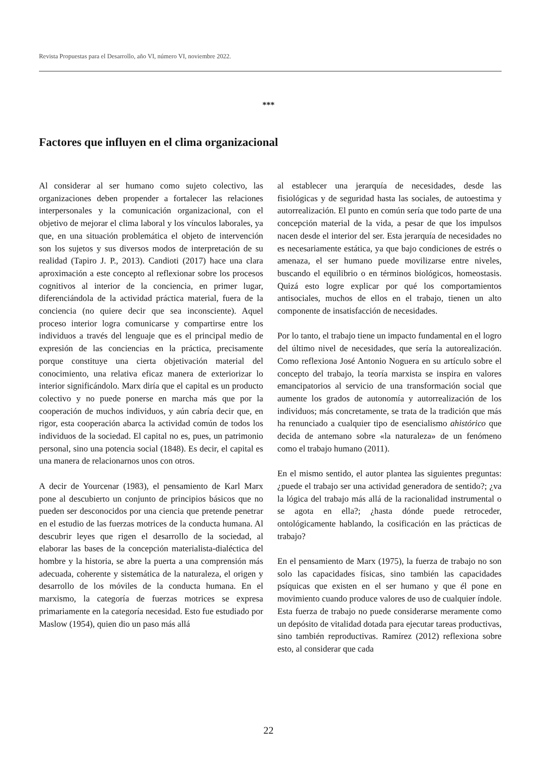Revista Propuestas para el Desarrollo, año VI, número VI, noviembre 2022.
***
Factores que influyen en el clima organizacional
Al considerar al ser humano como sujeto colectivo, las organizaciones deben propender a fortalecer las relaciones interpersonales y la comunicación organizacional, con el objetivo de mejorar el clima laboral y los vínculos laborales, ya que, en una situación problemática el objeto de intervención son los sujetos y sus diversos modos de interpretación de su realidad (Tapiro J. P., 2013). Candioti (2017) hace una clara aproximación a este concepto al reflexionar sobre los procesos cognitivos al interior de la conciencia, en primer lugar, diferenciándola de la actividad práctica material, fuera de la conciencia (no quiere decir que sea inconsciente). Aquel proceso interior logra comunicarse y compartirse entre los individuos a través del lenguaje que es el principal medio de expresión de las conciencias en la práctica, precisamente porque constituye una cierta objetivación material del conocimiento, una relativa eficaz manera de exteriorizar lo interior significándolo. Marx diría que el capital es un producto colectivo y no puede ponerse en marcha más que por la cooperación de muchos individuos, y aún cabría decir que, en rigor, esta cooperación abarca la actividad común de todos los individuos de la sociedad. El capital no es, pues, un patrimonio personal, sino una potencia social (1848). Es decir, el capital es una manera de relacionarnos unos con otros.
A decir de Yourcenar (1983), el pensamiento de Karl Marx pone al descubierto un conjunto de principios básicos que no pueden ser desconocidos por una ciencia que pretende penetrar en el estudio de las fuerzas motrices de la conducta humana. Al descubrir leyes que rigen el desarrollo de la sociedad, al elaborar las bases de la concepción materialista-dialéctica del hombre y la historia, se abre la puerta a una comprensión más adecuada, coherente y sistemática de la naturaleza, el origen y desarrollo de los móviles de la conducta humana. En el marxismo, la categoría de fuerzas motrices se expresa primariamente en la categoría necesidad. Esto fue estudiado por Maslow (1954), quien dio un paso más allá
al establecer una jerarquía de necesidades, desde las fisiológicas y de seguridad hasta las sociales, de autoestima y autorrealización. El punto en común sería que todo parte de una concepción material de la vida, a pesar de que los impulsos nacen desde el interior del ser. Esta jerarquía de necesidades no es necesariamente estática, ya que bajo condiciones de estrés o amenaza, el ser humano puede movilizarse entre niveles, buscando el equilibrio o en términos biológicos, homeostasis. Quizá esto logre explicar por qué los comportamientos antisociales, muchos de ellos en el trabajo, tienen un alto componente de insatisfacción de necesidades.
Por lo tanto, el trabajo tiene un impacto fundamental en el logro del último nivel de necesidades, que sería la autorealización. Como reflexiona José Antonio Noguera en su artículo sobre el concepto del trabajo, la teoría marxista se inspira en valores emancipatorios al servicio de una transformación social que aumente los grados de autonomía y autorrealización de los individuos; más concretamente, se trata de la tradición que más ha renunciado a cualquier tipo de esencialismo ahistórico que decida de antemano sobre «la naturaleza» de un fenómeno como el trabajo humano (2011).
En el mismo sentido, el autor plantea las siguientes preguntas: ¿puede el trabajo ser una actividad generadora de sentido?; ¿va la lógica del trabajo más allá de la racionalidad instrumental o se agota en ella?; ¿hasta dónde puede retroceder, ontológicamente hablando, la cosificación en las prácticas de trabajo?
En el pensamiento de Marx (1975), la fuerza de trabajo no son solo las capacidades físicas, sino también las capacidades psíquicas que existen en el ser humano y que él pone en movimiento cuando produce valores de uso de cualquier índole. Esta fuerza de trabajo no puede considerarse meramente como un depósito de vitalidad dotada para ejecutar tareas productivas, sino también reproductivas. Ramírez (2012) reflexiona sobre esto, al considerar que cada
22